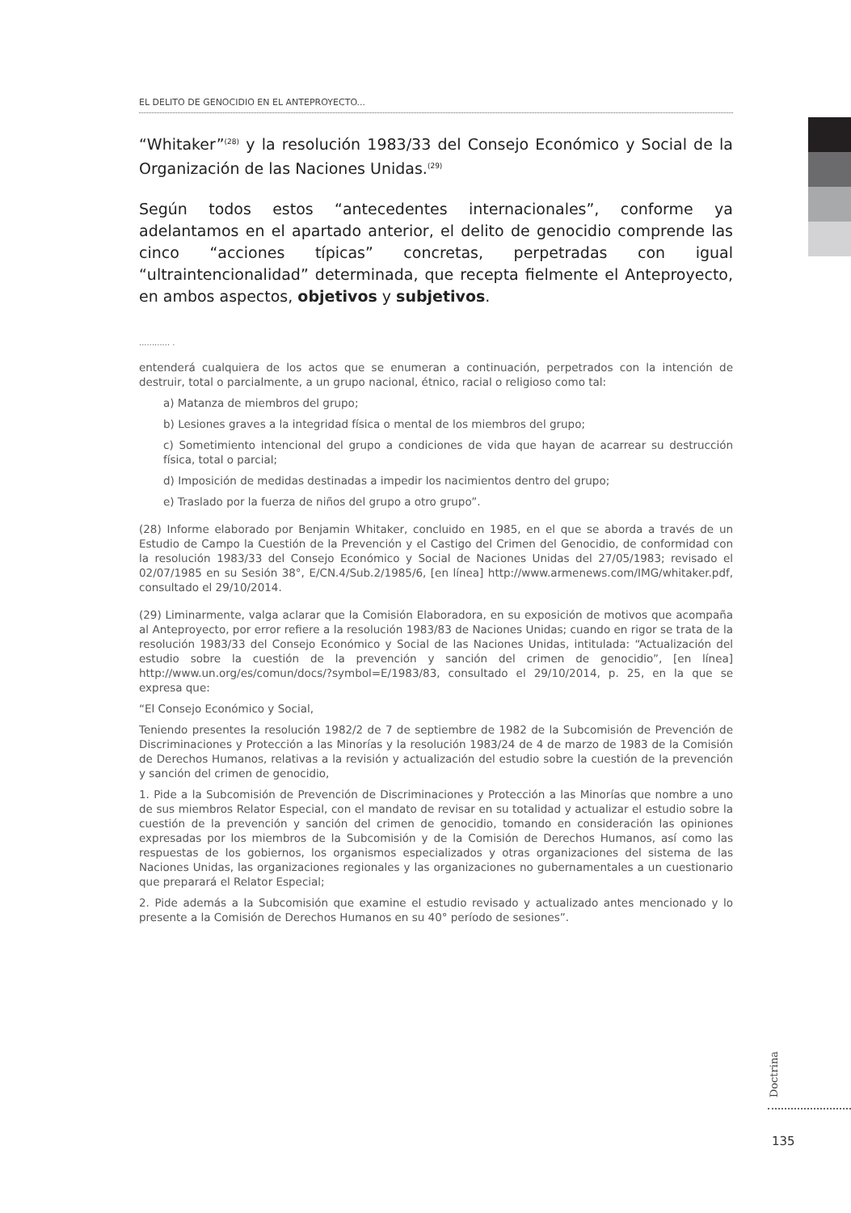EL DELITO DE GENOCIDIO EN EL ANTEPROYECTO...
“Whitaker”<sup>(28)</sup> y la resolución 1983/33 del Consejo Económico y Social de la Organización de las Naciones Unidas.<sup>(29)</sup>
Según todos estos “antecedentes internacionales”, conforme ya adelantamos en el apartado anterior, el delito de genocidio comprende las cinco “acciones típicas” concretas, perpetradas con igual “ultraintencionalidad” determinada, que recepta fielmente el Anteproyecto, en ambos aspectos, objetivos y subjetivos.
............ .
entenderá cualquiera de los actos que se enumeran a continuación, perpetrados con la intención de destruir, total o parcialmente, a un grupo nacional, étnico, racial o religioso como tal:
a) Matanza de miembros del grupo;
b) Lesiones graves a la integridad física o mental de los miembros del grupo;
c) Sometimiento intencional del grupo a condiciones de vida que hayan de acarrear su destrucción física, total o parcial;
d) Imposición de medidas destinadas a impedir los nacimientos dentro del grupo;
e) Traslado por la fuerza de niños del grupo a otro grupo”.
(28) Informe elaborado por Benjamin Whitaker, concluido en 1985, en el que se aborda a través de un Estudio de Campo la Cuestión de la Prevención y el Castigo del Crimen del Genocidio, de conformidad con la resolución 1983/33 del Consejo Económico y Social de Naciones Unidas del 27/05/1983; revisado el 02/07/1985 en su Sesión 38°, E/CN.4/Sub.2/1985/6, [en línea] http://www.armenews.com/IMG/whitaker.pdf, consultado el 29/10/2014.
(29) Liminarmente, valga aclarar que la Comisión Elaboradora, en su exposición de motivos que acompaña al Anteproyecto, por error refiere a la resolución 1983/83 de Naciones Unidas; cuando en rigor se trata de la resolución 1983/33 del Consejo Económico y Social de las Naciones Unidas, intitulada: “Actualización del estudio sobre la cuestión de la prevención y sanción del crimen de genocidio”, [en línea] http://www.un.org/es/comun/docs/?symbol=E/1983/83, consultado el 29/10/2014, p. 25, en la que se expresa que:
“El Consejo Económico y Social,
Teniendo presentes la resolución 1982/2 de 7 de septiembre de 1982 de la Subcomisión de Prevención de Discriminaciones y Protección a las Minorías y la resolución 1983/24 de 4 de marzo de 1983 de la Comisión de Derechos Humanos, relativas a la revisión y actualización del estudio sobre la cuestión de la prevención y sanción del crimen de genocidio,
1. Pide a la Subcomisión de Prevención de Discriminaciones y Protección a las Minorías que nombre a uno de sus miembros Relator Especial, con el mandato de revisar en su totalidad y actualizar el estudio sobre la cuestión de la prevención y sanción del crimen de genocidio, tomando en consideración las opiniones expresadas por los miembros de la Subcomisión y de la Comisión de Derechos Humanos, así como las respuestas de los gobiernos, los organismos especializados y otras organizaciones del sistema de las Naciones Unidas, las organizaciones regionales y las organizaciones no gubernamentales a un cuestionario que preparará el Relator Especial;
2. Pide además a la Subcomisión que examine el estudio revisado y actualizado antes mencionado y lo presente a la Comisión de Derechos Humanos en su 40° período de sesiones”.
Doctrina
135